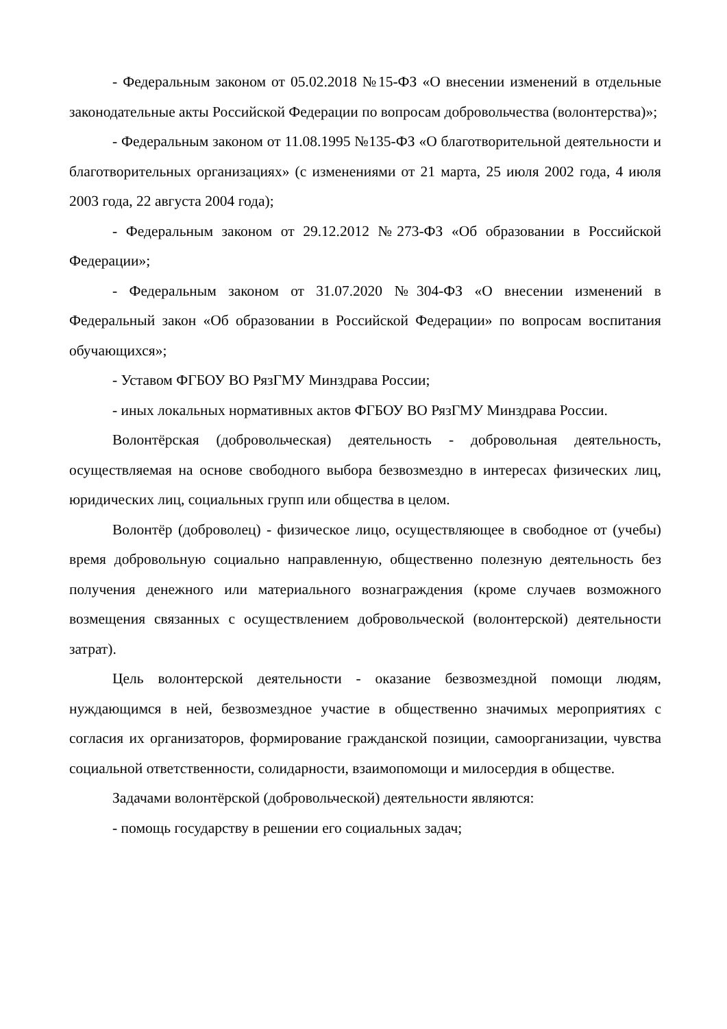- Федеральным законом от 05.02.2018 №15-ФЗ «О внесении изменений в отдельные законодательные акты Российской Федерации по вопросам добровольчества (волонтерства)»;
- Федеральным законом от 11.08.1995 №135-ФЗ «О благотворительной деятельности и благотворительных организациях» (с изменениями от 21 марта, 25 июля 2002 года, 4 июля 2003 года, 22 августа 2004 года);
- Федеральным законом от 29.12.2012 №273-ФЗ «Об образовании в Российской Федерации»;
- Федеральным законом от 31.07.2020 №304-ФЗ «О внесении изменений в Федеральный закон «Об образовании в Российской Федерации» по вопросам воспитания обучающихся»;
- Уставом ФГБОУ ВО РязГМУ Минздрава России;
- иных локальных нормативных актов ФГБОУ ВО РязГМУ Минздрава России.
Волонтёрская (добровольческая) деятельность - добровольная деятельность, осуществляемая на основе свободного выбора безвозмездно в интересах физических лиц, юридических лиц, социальных групп или общества в целом.
Волонтёр (доброволец) - физическое лицо, осуществляющее в свободное от (учебы) время добровольную социально направленную, общественно полезную деятельность без получения денежного или материального вознаграждения (кроме случаев возможного возмещения связанных с осуществлением добровольческой (волонтерской) деятельности затрат).
Цель волонтерской деятельности - оказание безвозмездной помощи людям, нуждающимся в ней, безвозмездное участие в общественно значимых мероприятиях с согласия их организаторов, формирование гражданской позиции, самоорганизации, чувства социальной ответственности, солидарности, взаимопомощи и милосердия в обществе.
Задачами волонтёрской (добровольческой) деятельности являются:
- помощь государству в решении его социальных задач;